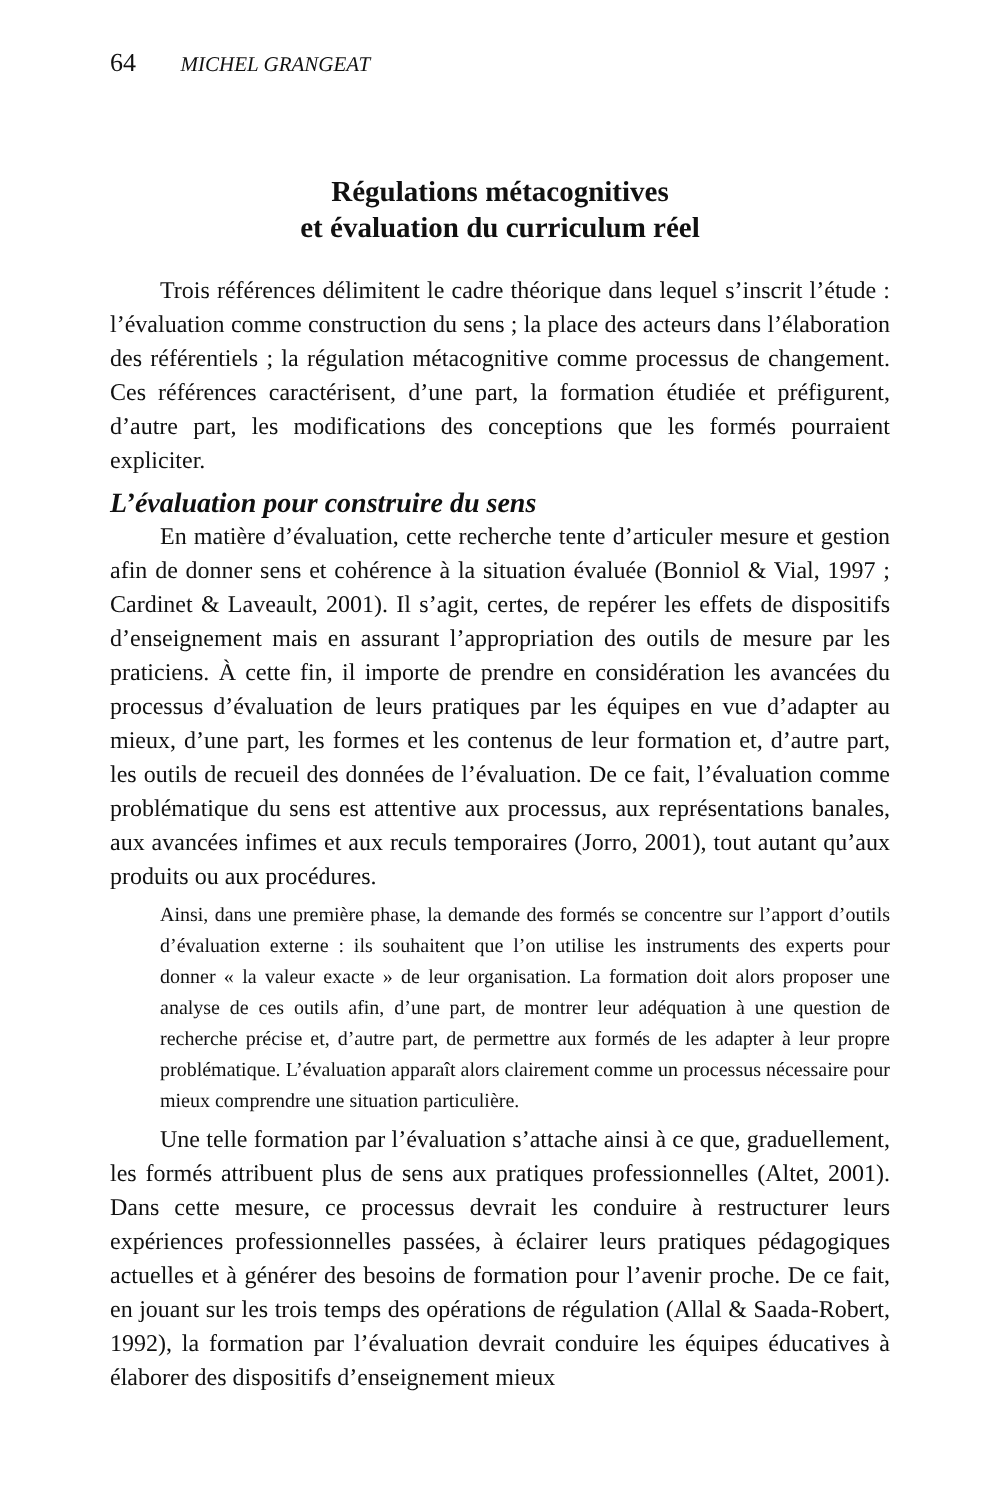64 MICHEL GRANGEAT
Régulations métacognitives
et évaluation du curriculum réel
Trois références délimitent le cadre théorique dans lequel s’inscrit l’étude : l’évaluation comme construction du sens ; la place des acteurs dans l’élaboration des référentiels ; la régulation métacognitive comme processus de changement. Ces références caractérisent, d’une part, la formation étudiée et préfigurent, d’autre part, les modifications des conceptions que les formés pourraient expliciter.
L’évaluation pour construire du sens
En matière d’évaluation, cette recherche tente d’articuler mesure et gestion afin de donner sens et cohérence à la situation évaluée (Bonniol & Vial, 1997 ; Cardinet & Laveault, 2001). Il s’agit, certes, de repérer les effets de dispositifs d’enseignement mais en assurant l’appropriation des outils de mesure par les praticiens. À cette fin, il importe de prendre en considération les avancées du processus d’évaluation de leurs pratiques par les équipes en vue d’adapter au mieux, d’une part, les formes et les contenus de leur formation et, d’autre part, les outils de recueil des données de l’évaluation. De ce fait, l’évaluation comme problématique du sens est attentive aux processus, aux représentations banales, aux avancées infimes et aux reculs temporaires (Jorro, 2001), tout autant qu’aux produits ou aux procédures.
Ainsi, dans une première phase, la demande des formés se concentre sur l’apport d’outils d’évaluation externe : ils souhaitent que l’on utilise les instruments des experts pour donner « la valeur exacte » de leur organisation. La formation doit alors proposer une analyse de ces outils afin, d’une part, de montrer leur adéquation à une question de recherche précise et, d’autre part, de permettre aux formés de les adapter à leur propre problématique. L’évaluation apparaît alors clairement comme un processus nécessaire pour mieux comprendre une situation particulière.
Une telle formation par l’évaluation s’attache ainsi à ce que, graduellement, les formés attribuent plus de sens aux pratiques professionnelles (Altet, 2001). Dans cette mesure, ce processus devrait les conduire à restructurer leurs expériences professionnelles passées, à éclairer leurs pratiques pédagogiques actuelles et à générer des besoins de formation pour l’avenir proche. De ce fait, en jouant sur les trois temps des opérations de régulation (Allal & Saada-Robert, 1992), la formation par l’évaluation devrait conduire les équipes éducatives à élaborer des dispositifs d’enseignement mieux